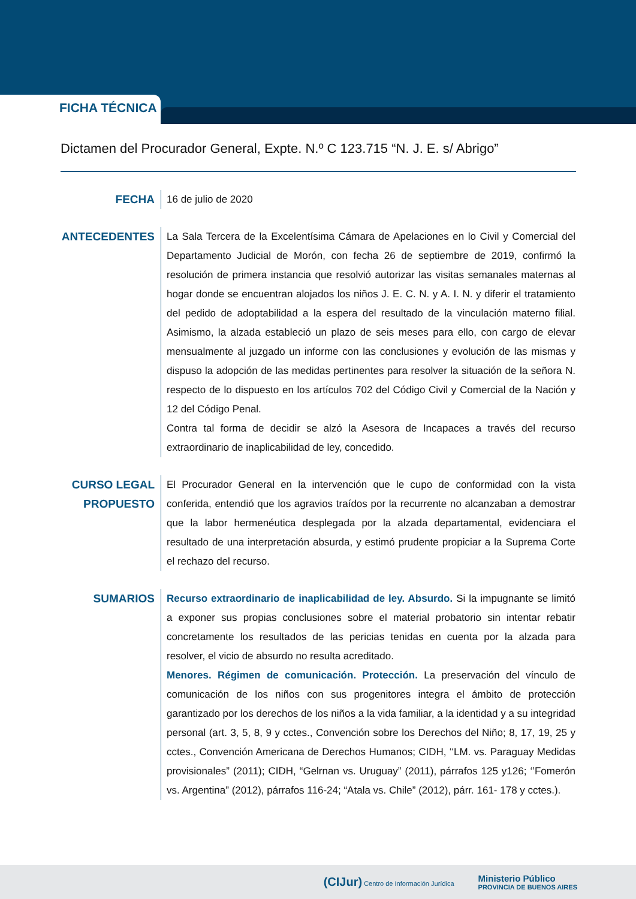FICHA TÉCNICA
Dictamen del Procurador General, Expte. N.º C 123.715 “N. J. E. s/ Abrigo”
FECHA 16 de julio de 2020
ANTECEDENTES La Sala Tercera de la Excelentísima Cámara de Apelaciones en lo Civil y Comercial del Departamento Judicial de Morón, con fecha 26 de septiembre de 2019, confirmó la resolución de primera instancia que resolvió autorizar las visitas semanales maternas al hogar donde se encuentran alojados los niños J. E. C. N. y A. I. N. y diferir el tratamiento del pedido de adoptabilidad a la espera del resultado de la vinculación materno filial. Asimismo, la alzada estableció un plazo de seis meses para ello, con cargo de elevar mensualmente al juzgado un informe con las conclusiones y evolución de las mismas y dispuso la adopción de las medidas pertinentes para resolver la situación de la señora N. respecto de lo dispuesto en los artículos 702 del Código Civil y Comercial de la Nación y 12 del Código Penal.
Contra tal forma de decidir se alzó la Asesora de Incapaces a través del recurso extraordinario de inaplicabilidad de ley, concedido.
CURSO LEGAL PROPUESTO
El Procurador General en la intervención que le cupo de conformidad con la vista conferida, entendió que los agravios traídos por la recurrente no alcanzaban a demostrar que la labor hermenéutica desplegada por la alzada departamental, evidenciara el resultado de una interpretación absurda, y estimó prudente propiciar a la Suprema Corte el rechazo del recurso.
SUMARIOS Recurso extraordinario de inaplicabilidad de ley. Absurdo. Si la impugnante se limitó a exponer sus propias conclusiones sobre el material probatorio sin intentar rebatir concretamente los resultados de las pericias tenidas en cuenta por la alzada para resolver, el vicio de absurdo no resulta acreditado.
Menores. Régimen de comunicación. Protección. La preservación del vínculo de comunicación de los niños con sus progenitores integra el ámbito de protección garantizado por los derechos de los niños a la vida familiar, a la identidad y a su integridad personal (art. 3, 5, 8, 9 y cctes., Convención sobre los Derechos del Niño; 8, 17, 19, 25 y cctes., Convención Americana de Derechos Humanos; CIDH, ‘‘LM. vs. Paraguay Medidas provisionales” (2011); CIDH, “Gelrnan vs. Uruguay” (2011), párrafos 125 y126; ‘’Fomerón vs. Argentina” (2012), párrafos 116-24; “Atala vs. Chile” (2012), párr. 161- 178 y cctes.).
(CIJur) Centro de Información Jurídica
Ministerio Público
PROVINCIA DE BUENOS AIRES